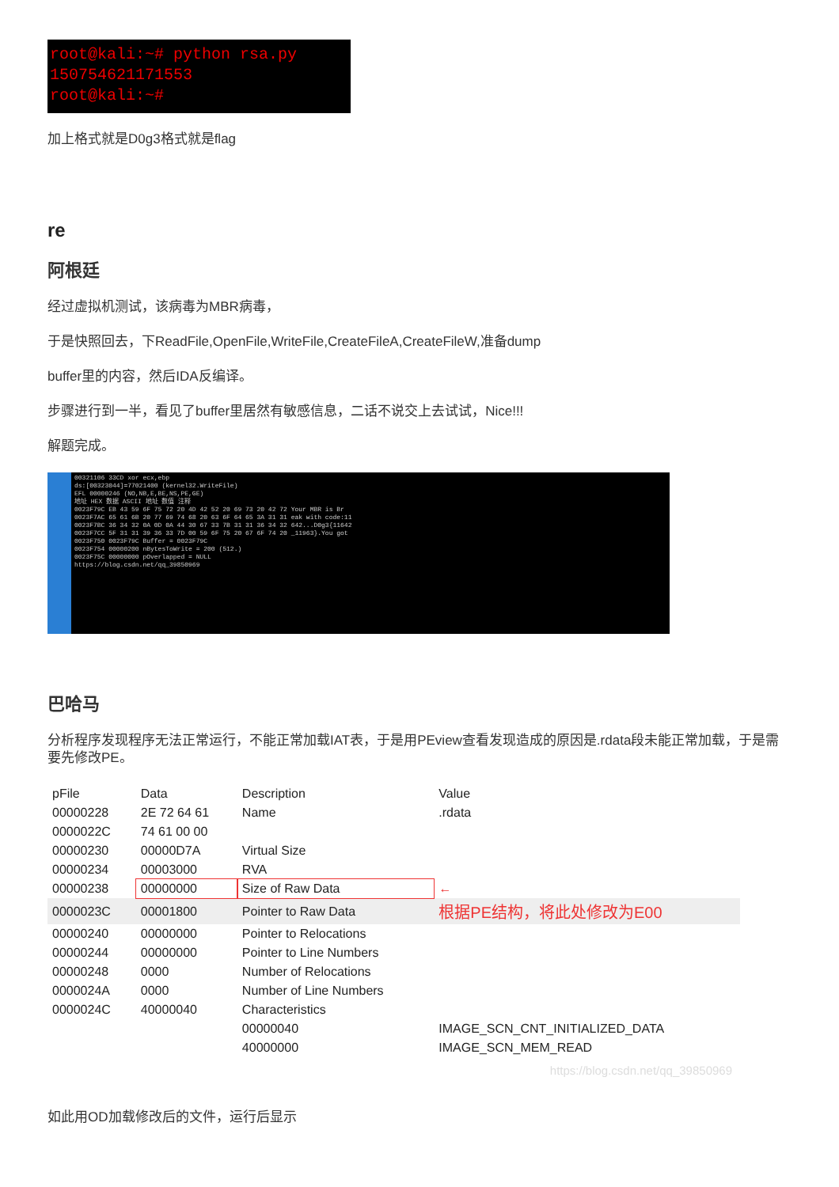root@kali:~# python rsa.py
150754621171553
root@kali:~#
加上格式就是D0g3格式就是flag
re
阿根廷
经过虚拟机测试，该病毒为MBR病毒，
于是快照回去，下ReadFile,OpenFile,WriteFile,CreateFileA,CreateFileW,准备dump
buffer里的内容，然后IDA反编译。
步骤进行到一半，看见了buffer里居然有敏感信息，二话不说交上去试试，Nice!!!
解题完成。
00321106 33CD xor ecx,ebp
ds:[00323044]=77021400 (kernel32.WriteFile)
EFL 00000246 (NO,NB,E,BE,NS,PE,GE)
地址 HEX 数据 ASCII 地址 数值 注释
0023F79C EB 43 59 6F 75 72 20 4D 42 52 20 69 73 20 42 72 Your MBR is Br
0023F7AC 65 61 6B 20 77 69 74 68 20 63 6F 64 65 3A 31 31 eak with code:11
0023F7BC 36 34 32 0A 0D 0A 44 30 67 33 7B 31 31 36 34 32 642...D0g3{11642
0023F7CC 5F 31 31 39 36 33 7D 00 59 6F 75 20 67 6F 74 20 _11963}.You got
0023F750 0023F79C Buffer = 0023F79C
0023F754 00000200 nBytesToWrite = 200 (512.)
0023F75C 00000000 pOverlapped = NULL
https://blog.csdn.net/qq_39850969
巴哈马
分析程序发现程序无法正常运行，不能正常加载IAT表，于是用PEview查看发现造成的原因是.rdata段未能正常加载，于是需要先修改PE。
| pFile | Data | Description | Value |
| --- | --- | --- | --- |
| 00000228 | 2E 72 64 61 | Name | .rdata |
| 0000022C | 74 61 00 00 | | |
| 00000230 | 00000D7A | Virtual Size | |
| 00000234 | 00003000 | RVA | |
| 00000238 | 00000000 | Size of Raw Data | ← |
| 0000023C | 00001800 | Pointer to Raw Data | 根据PE结构，将此处修改为E00 |
| 00000240 | 00000000 | Pointer to Relocations | |
| 00000244 | 00000000 | Pointer to Line Numbers | |
| 00000248 | 0000 | Number of Relocations | |
| 0000024A | 0000 | Number of Line Numbers | |
| 0000024C | 40000040 | Characteristics | |
| | | 00000040 | IMAGE_SCN_CNT_INITIALIZED_DATA |
| | | 40000000 | IMAGE_SCN_MEM_READ |
https://blog.csdn.net/qq_39850969
如此用OD加载修改后的文件，运行后显示